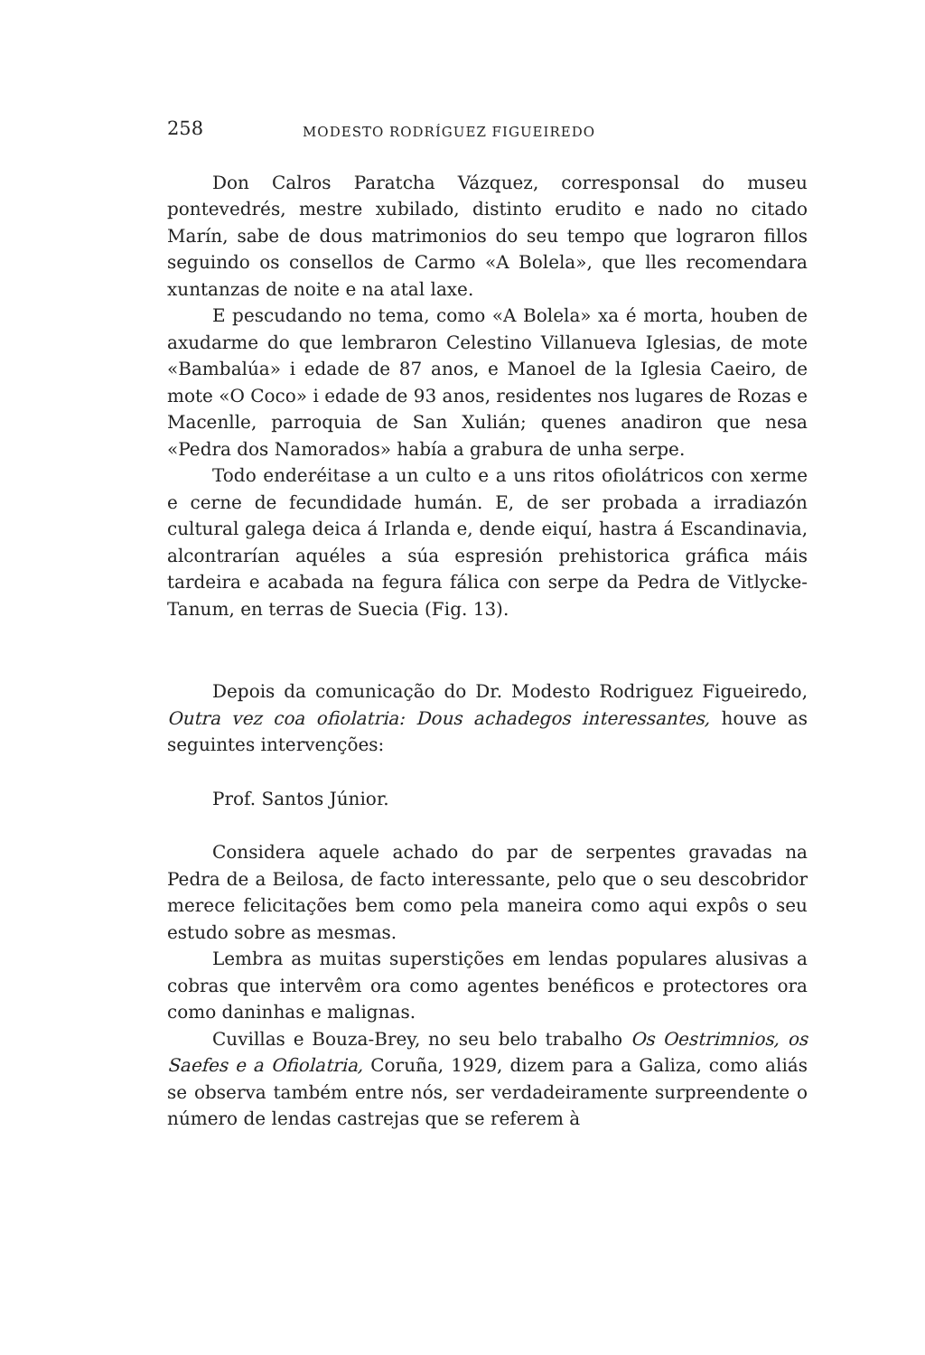258 MODESTO RODRÍGUEZ FIGUEIREDO
Don Calros Paratcha Vázquez, corresponsal do museu pontevedrés, mestre xubilado, distinto erudito e nado no citado Marín, sabe de dous matrimonios do seu tempo que lograron fillos seguindo os consellos de Carmo «A Bolela», que lles recomendara xuntanzas de noite e na atal laxe.
E pescudando no tema, como «A Bolela» xa é morta, houben de axudarme do que lembraron Celestino Villanueva Iglesias, de mote «Bambalúa» i edade de 87 anos, e Manoel de la Iglesia Caeiro, de mote «O Coco» i edade de 93 anos, residentes nos lugares de Rozas e Macenlle, parroquia de San Xulián; quenes anadiron que nesa «Pedra dos Namorados» había a grabura de unha serpe.
Todo enderéitase a un culto e a uns ritos ofiolátricos con xerme e cerne de fecundidade humán. E, de ser probada a irradiazón cultural galega deica á Irlanda e, dende eiquí, hastra á Escandinavia, alcontrarían aquéles a súa espresión prehistorica gráfica máis tardeira e acabada na fegura fálica con serpe da Pedra de Vitlycke-Tanum, en terras de Suecia (Fig. 13).
Depois da comunicação do Dr. Modesto Rodriguez Figueiredo, Outra vez coa ofiolatria: Dous achadegos interessantes, houve as seguintes intervenções:
Prof. Santos Júnior.
Considera aquele achado do par de serpentes gravadas na Pedra de a Beilosa, de facto interessante, pelo que o seu descobridor merece felicitações bem como pela maneira como aqui expôs o seu estudo sobre as mesmas.
Lembra as muitas superstições em lendas populares alusivas a cobras que intervêm ora como agentes benéficos e protectores ora como daninhas e malignas.
Cuvillas e Bouza-Brey, no seu belo trabalho Os Oestrimnios, os Saefes e a Ofiolatria, Coruña, 1929, dizem para a Galiza, como aliás se observa também entre nós, ser verdadeiramente surpreendente o número de lendas castrejas que se referem à